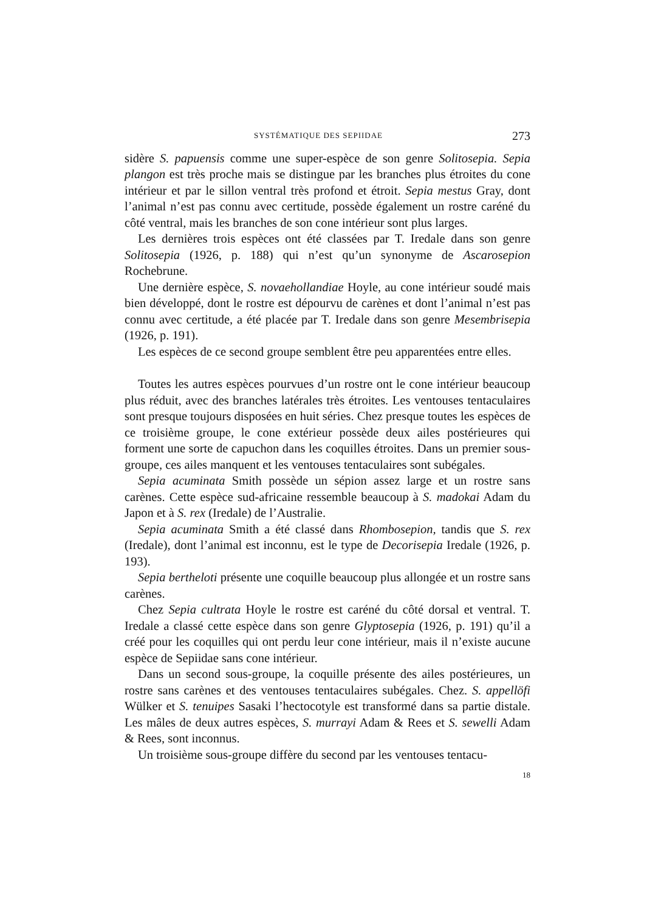SYSTÉMATIQUE DES SEPIIDAE 273
sidère S. papuensis comme une super-espèce de son genre Solitosepia. Sepia plangon est très proche mais se distingue par les branches plus étroites du cone intérieur et par le sillon ventral très profond et étroit. Sepia mestus Gray, dont l’animal n’est pas connu avec certitude, possède également un rostre caréné du côté ventral, mais les branches de son cone intérieur sont plus larges.
Les dernières trois espèces ont été classées par T. Iredale dans son genre Solitosepia (1926, p. 188) qui n’est qu’un synonyme de Ascarosepion Rochebrune.
Une dernière espèce, S. novaehollandiae Hoyle, au cone intérieur soudé mais bien développé, dont le rostre est dépourvu de carènes et dont l’animal n’est pas connu avec certitude, a été placée par T. Iredale dans son genre Mesembrisepia (1926, p. 191).
Les espèces de ce second groupe semblent être peu apparentées entre elles.
Toutes les autres espèces pourvues d’un rostre ont le cone intérieur beaucoup plus réduit, avec des branches latérales très étroites. Les ventouses tentaculaires sont presque toujours disposées en huit séries. Chez presque toutes les espèces de ce troisième groupe, le cone extérieur possède deux ailes postérieures qui forment une sorte de capuchon dans les coquilles étroites. Dans un premier sous-groupe, ces ailes manquent et les ventouses tentaculaires sont subégales.
Sepia acuminata Smith possède un sépion assez large et un rostre sans carènes. Cette espèce sud-africaine ressemble beaucoup à S. madokai Adam du Japon et à S. rex (Iredale) de l’Australie.
Sepia acuminata Smith a été classé dans Rhombosepion, tandis que S. rex (Iredale), dont l’animal est inconnu, est le type de Decorisepia Iredale (1926, p. 193).
Sepia bertheloti présente une coquille beaucoup plus allongée et un rostre sans carènes.
Chez Sepia cultrata Hoyle le rostre est caréné du côté dorsal et ventral. T. Iredale a classé cette espèce dans son genre Glyptosepia (1926, p. 191) qu’il a créé pour les coquilles qui ont perdu leur cone intérieur, mais il n’existe aucune espèce de Sepiidae sans cone intérieur.
Dans un second sous-groupe, la coquille présente des ailes postérieures, un rostre sans carènes et des ventouses tentaculaires subégales. Chez. S. appellöfi Wülker et S. tenuipes Sasaki l’hectocotyle est transformé dans sa partie distale. Les mâles de deux autres espèces, S. murrayi Adam & Rees et S. sewelli Adam & Rees, sont inconnus.
Un troisième sous-groupe diffère du second par les ventouses tentacu-
18